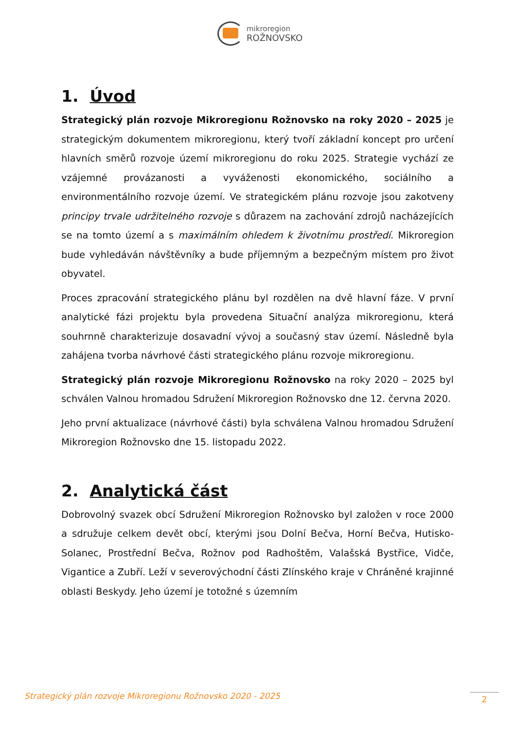mikroregion
ROŽNOVSKO
1. Úvod
Strategický plán rozvoje Mikroregionu Rožnovsko na roky 2020 – 2025 je strategickým dokumentem mikroregionu, který tvoří základní koncept pro určení hlavních směrů rozvoje území mikroregionu do roku 2025. Strategie vychází ze vzájemné provázanosti a vyváženosti ekonomického, sociálního a environmentálního rozvoje území. Ve strategickém plánu rozvoje jsou zakotveny principy trvale udržitelného rozvoje s důrazem na zachování zdrojů nacházejících se na tomto území a s maximálním ohledem k životnímu prostředí. Mikroregion bude vyhledáván návštěvníky a bude příjemným a bezpečným místem pro život obyvatel.
Proces zpracování strategického plánu byl rozdělen na dvě hlavní fáze. V první analytické fázi projektu byla provedena Situační analýza mikroregionu, která souhrnně charakterizuje dosavadní vývoj a současný stav území. Následně byla zahájena tvorba návrhové části strategického plánu rozvoje mikroregionu.
Strategický plán rozvoje Mikroregionu Rožnovsko na roky 2020 – 2025 byl schválen Valnou hromadou Sdružení Mikroregion Rožnovsko dne 12. června 2020.
Jeho první aktualizace (návrhové části) byla schválena Valnou hromadou Sdružení Mikroregion Rožnovsko dne 15. listopadu 2022.
2. Analytická část
Dobrovolný svazek obcí Sdružení Mikroregion Rožnovsko byl založen v roce 2000 a sdružuje celkem devět obcí, kterými jsou Dolní Bečva, Horní Bečva, Hutisko-Solanec, Prostřední Bečva, Rožnov pod Radhoštěm, Valašská Bystřice, Vidče, Vigantice a Zubří. Leží v severovýchodní části Zlínského kraje v Chráněné krajinné oblasti Beskydy. Jeho území je totožné s územním
Strategický plán rozvoje Mikroregionu Rožnovsko 2020 - 2025
2